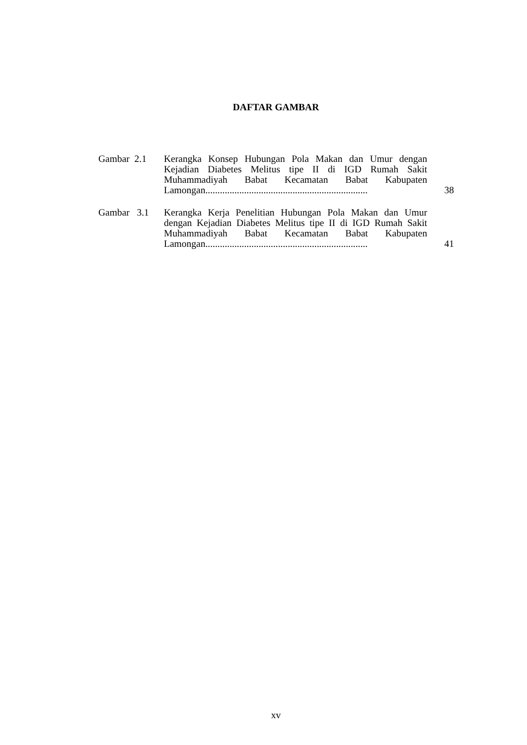DAFTAR GAMBAR
| Gambar 2.1 | Kerangka Konsep Hubungan Pola Makan dan Umur dengan Kejadian Diabetes Melitus tipe II di IGD Rumah Sakit Muhammadiyah Babat Kecamatan Babat Kabupaten Lamongan................................................................... | 38 |
| Gambar 3.1 | Kerangka Kerja Penelitian Hubungan Pola Makan dan Umur dengan Kejadian Diabetes Melitus tipe II di IGD Rumah Sakit Muhammadiyah Babat Kecamatan Babat Kabupaten Lamongan................................................................... | 41 |
xv